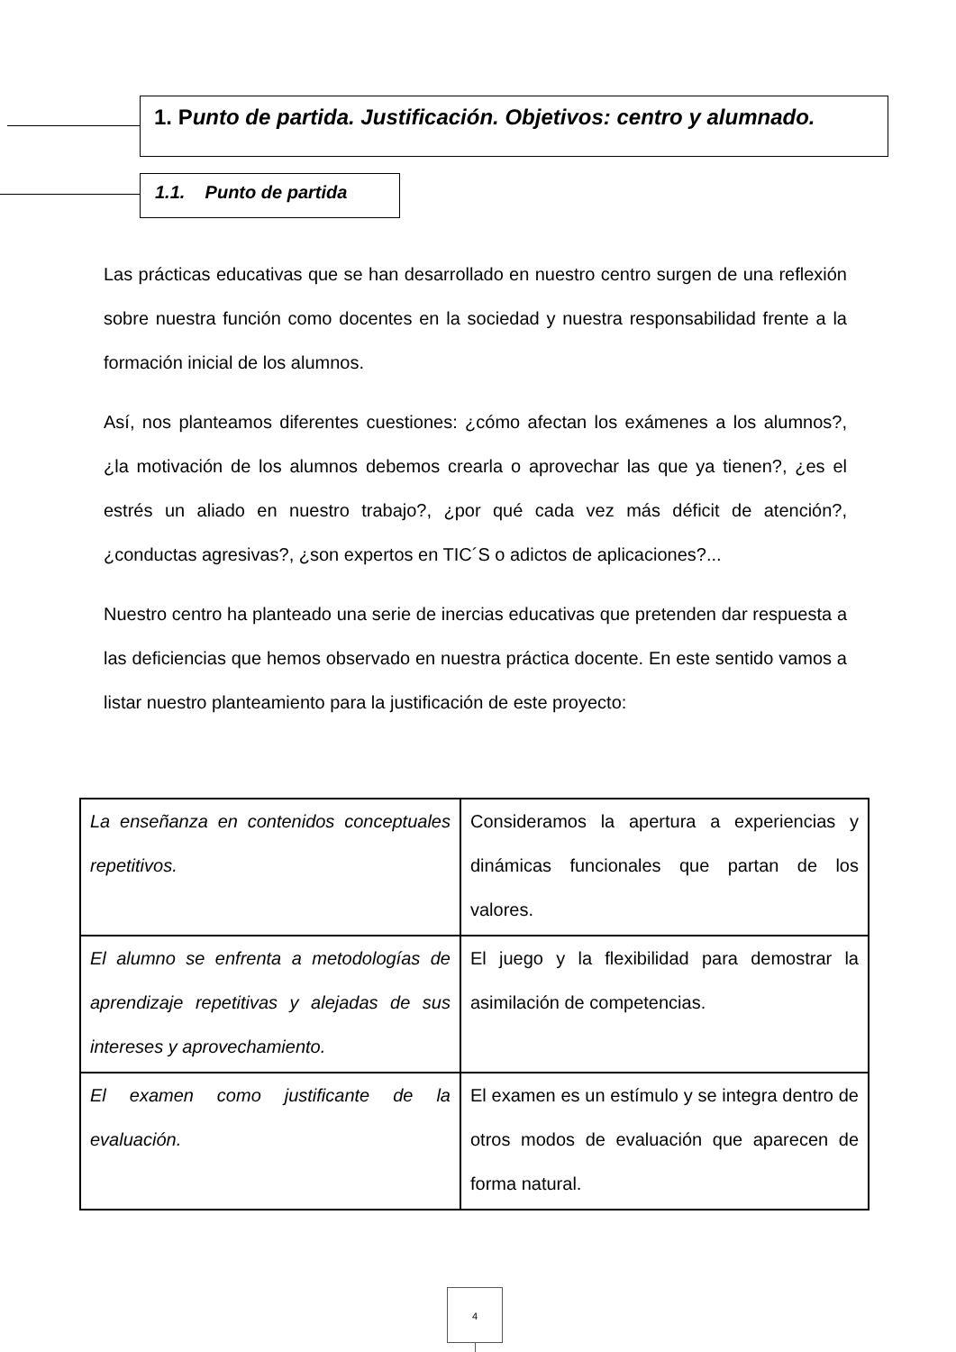1. Punto de partida. Justificación. Objetivos: centro y alumnado.
1.1. Punto de partida
Las prácticas educativas que se han desarrollado en nuestro centro surgen de una reflexión sobre nuestra función como docentes en la sociedad y nuestra responsabilidad frente a la formación inicial de los alumnos.
Así, nos planteamos diferentes cuestiones: ¿cómo afectan los exámenes a los alumnos?, ¿la motivación de los alumnos debemos crearla o aprovechar las que ya tienen?, ¿es el estrés un aliado en nuestro trabajo?, ¿por qué cada vez más déficit de atención?, ¿conductas agresivas?, ¿son expertos en TIC´S o adictos de aplicaciones?...
Nuestro centro ha planteado una serie de inercias educativas que pretenden dar respuesta a las deficiencias que hemos observado en nuestra práctica docente. En este sentido vamos a listar nuestro planteamiento para la justificación de este proyecto:
| La enseñanza en contenidos conceptuales repetitivos. | Consideramos la apertura a experiencias y dinámicas funcionales que partan de los valores. |
| El alumno se enfrenta a metodologías de aprendizaje repetitivas y alejadas de sus intereses y aprovechamiento. | El juego y la flexibilidad para demostrar la asimilación de competencias. |
| El examen como justificante de la evaluación. | El examen es un estímulo y se integra dentro de otros modos de evaluación que aparecen de forma natural. |
4